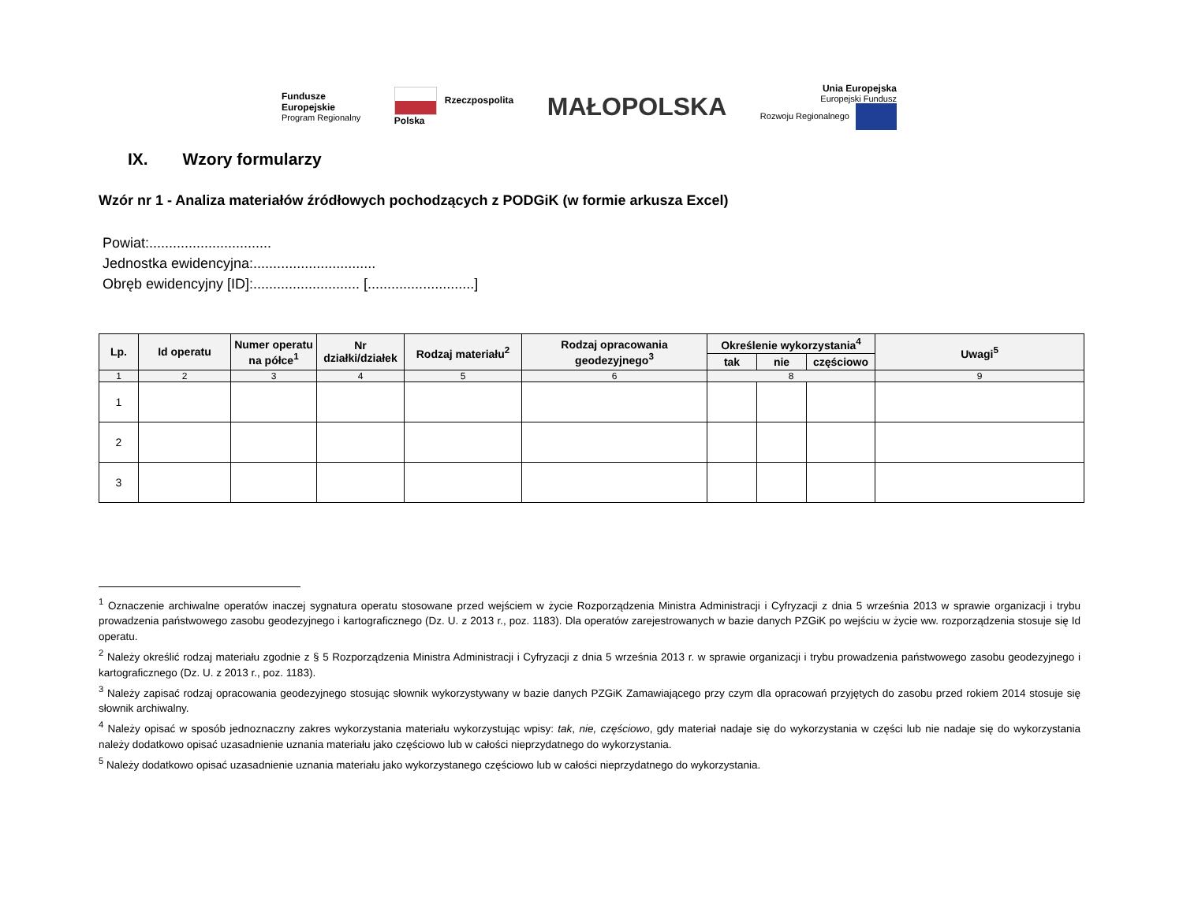Fundusze
Europejskie
Program Regionalny
Rzeczpospolita
Polska
MAŁOPOLSKA
Unia Europejska
Europejski Fundusz
Rozwoju Regionalnego
IX. Wzory formularzy
Wzór nr 1 - Analiza materiałów źródłowych pochodzących z PODGiK (w formie arkusza Excel)
Powiat:...............................
Jednostka ewidencyjna:...............................
Obręb ewidencyjny [ID]:........................... [...........................]
| Lp. | Id operatu | Numer operatu na półce<sup>1</sup> | Nr działki/działek | Rodzaj materiału<sup>2</sup> | Rodzaj opracowania geodezyjnego<sup>3</sup> | Określenie wykorzystania<sup>4</sup> | | | Uwagi<sup>5</sup> |
| --- | --- | --- | --- | --- | --- | --- | --- | --- | --- |
| | | | | | | tak | nie | częściowo | |
| 1 | 2 | 3 | 4 | 5 | 6 | 8 | | | 9 |
| 1 | | | | | | | | | |
| 2 | | | | | | | | | |
| 3 | | | | | | | | | |
<sup>1</sup> Oznaczenie archiwalne operatów inaczej sygnatura operatu stosowane przed wejściem w życie Rozporządzenia Ministra Administracji i Cyfryzacji z dnia 5 września 2013 w sprawie organizacji i trybu prowadzenia państwowego zasobu geodezyjnego i kartograficznego (Dz. U. z 2013 r., poz. 1183). Dla operatów zarejestrowanych w bazie danych PZGiK po wejściu w życie ww. rozporządzenia stosuje się Id operatu.
<sup>2</sup> Należy określić rodzaj materiału zgodnie z § 5 Rozporządzenia Ministra Administracji i Cyfryzacji z dnia 5 września 2013 r. w sprawie organizacji i trybu prowadzenia państwowego zasobu geodezyjnego i kartograficznego (Dz. U. z 2013 r., poz. 1183).
<sup>3</sup> Należy zapisać rodzaj opracowania geodezyjnego stosując słownik wykorzystywany w bazie danych PZGiK Zamawiającego przy czym dla opracowań przyjętych do zasobu przed rokiem 2014 stosuje się słownik archiwalny.
<sup>4</sup> Należy opisać w sposób jednoznaczny zakres wykorzystania materiału wykorzystując wpisy: tak, nie, częściowo, gdy materiał nadaje się do wykorzystania w części lub nie nadaje się do wykorzystania należy dodatkowo opisać uzasadnienie uznania materiału jako częściowo lub w całości nieprzydatnego do wykorzystania.
<sup>5</sup> Należy dodatkowo opisać uzasadnienie uznania materiału jako wykorzystanego częściowo lub w całości nieprzydatnego do wykorzystania.